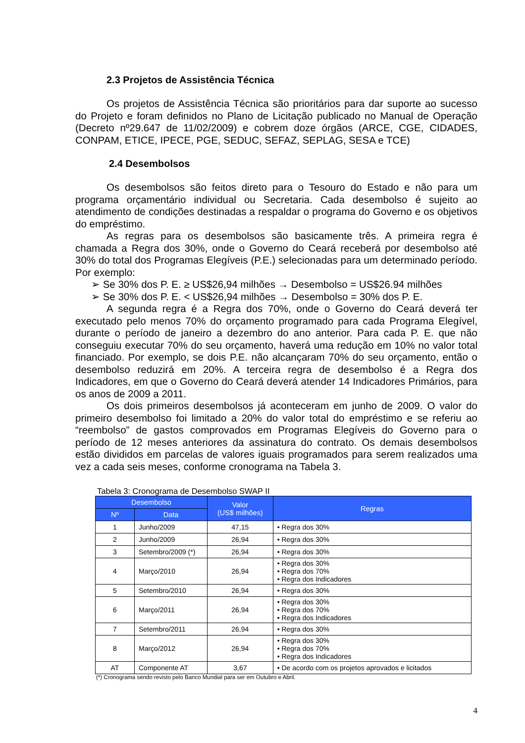2.3 Projetos de Assistência Técnica
Os projetos de Assistência Técnica são prioritários para dar suporte ao sucesso do Projeto e foram definidos no Plano de Licitação publicado no Manual de Operação (Decreto nº29.647 de 11/02/2009) e cobrem doze órgãos (ARCE, CGE, CIDADES, CONPAM, ETICE, IPECE, PGE, SEDUC, SEFAZ, SEPLAG, SESA e TCE)
2.4 Desembolsos
Os desembolsos são feitos direto para o Tesouro do Estado e não para um programa orçamentário individual ou Secretaria. Cada desembolso é sujeito ao atendimento de condições destinadas a respaldar o programa do Governo e os objetivos do empréstimo.
As regras para os desembolsos são basicamente três. A primeira regra é chamada a Regra dos 30%, onde o Governo do Ceará receberá por desembolso até 30% do total dos Programas Elegíveis (P.E.) selecionadas para um determinado período. Por exemplo:
➢ Se 30% dos P. E. ≥ US$26,94 milhões → Desembolso = US$26.94 milhões
➢ Se 30% dos P. E. < US$26,94 milhões → Desembolso = 30% dos P. E.
A segunda regra é a Regra dos 70%, onde o Governo do Ceará deverá ter executado pelo menos 70% do orçamento programado para cada Programa Elegível, durante o período de janeiro a dezembro do ano anterior. Para cada P. E. que não conseguiu executar 70% do seu orçamento, haverá uma redução em 10% no valor total financiado. Por exemplo, se dois P.E. não alcançaram 70% do seu orçamento, então o desembolso reduzirá em 20%. A terceira regra de desembolso é a Regra dos Indicadores, em que o Governo do Ceará deverá atender 14 Indicadores Primários, para os anos de 2009 a 2011.
Os dois primeiros desembolsos já aconteceram em junho de 2009. O valor do primeiro desembolso foi limitado a 20% do valor total do empréstimo e se referiu ao “reembolso” de gastos comprovados em Programas Elegíveis do Governo para o período de 12 meses anteriores da assinatura do contrato. Os demais desembolsos estão divididos em parcelas de valores iguais programados para serem realizados uma vez a cada seis meses, conforme cronograma na Tabela 3.
Tabela 3: Cronograma de Desembolso SWAP II
| Desembolso | | Valor (US$ milhões) | Regras |
| --- | --- | --- | --- |
| Nº | Data | | |
| 1 | Junho/2009 | 47,15 | • Regra dos 30% |
| 2 | Junho/2009 | 26,94 | • Regra dos 30% |
| 3 | Setembro/2009 (*) | 26,94 | • Regra dos 30% |
| 4 | Março/2010 | 26,94 | • Regra dos 30% • Regra dos 70% • Regra dos Indicadores |
| 5 | Setembro/2010 | 26,94 | • Regra dos 30% |
| 6 | Março/2011 | 26,94 | • Regra dos 30% • Regra dos 70% • Regra dos Indicadores |
| 7 | Setembro/2011 | 26,94 | • Regra dos 30% |
| 8 | Março/2012 | 26,94 | • Regra dos 30% • Regra dos 70% • Regra dos Indicadores |
| AT | Componente AT | 3,67 | • De acordo com os projetos aprovados e licitados |
(*) Cronograma sendo revisto pelo Banco Mundial para ser em Outubro e Abril.
4